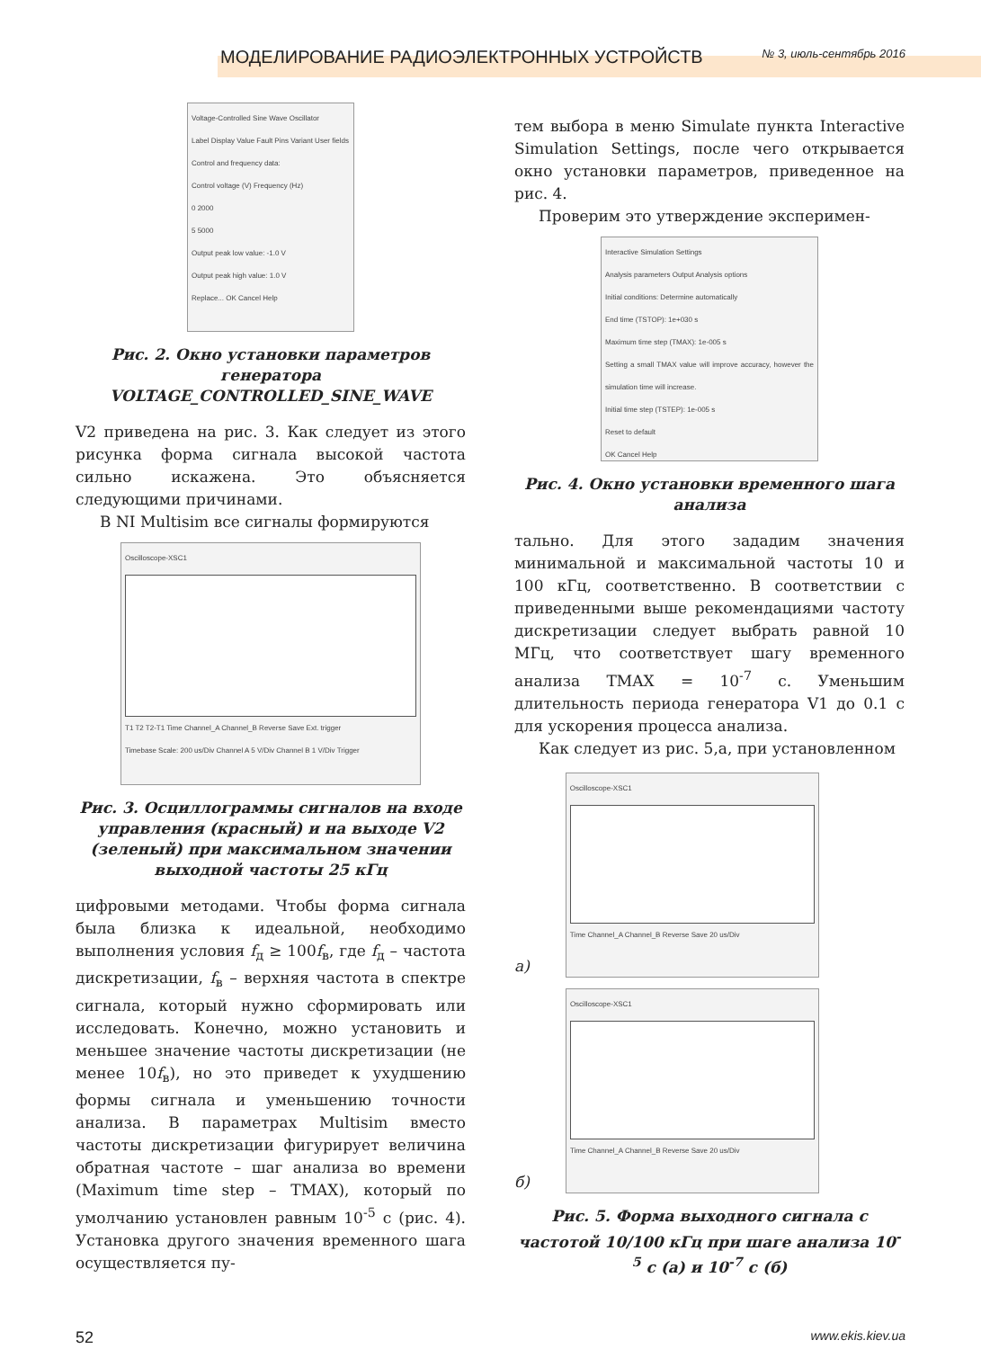МОДЕЛИРОВАНИЕ РАДИОЭЛЕКТРОННЫХ УСТРОЙСТВ № 3, июль-сентябрь 2016
Voltage-Controlled Sine Wave Oscillator
Label Display Value Fault Pins Variant User fields
Control and frequency data:
Control voltage (V) Frequency (Hz)
0 2000
5 5000
Output peak low value: -1.0 V
Output peak high value: 1.0 V
Replace... OK Cancel Help
Рис. 2. Окно установки параметров генератора VOLTAGE_CONTROLLED_SINE_WAVE
V2 приведена на рис. 3. Как следует из этого рисунка форма сигнала высокой частота сильно искажена. Это объясняется следующими причинами.
В NI Multisim все сигналы формируются
Oscilloscope-XSC1
T1 T2 T2-T1 Time Channel_A Channel_B Reverse Save Ext. trigger
Timebase Scale: 200 us/Div Channel A 5 V/Div Channel B 1 V/Div Trigger
Рис. 3. Осциллограммы сигналов на входе управления (красный) и на выходе V2 (зеленый) при максимальном значении выходной частоты 25 кГц
цифровыми методами. Чтобы форма сигнала была близка к идеальной, необходимо выполнения условия f<sub>д</sub> ≥ 100f<sub>в</sub>, где f<sub>д</sub> – частота дискретизации, f<sub>в</sub> – верхняя частота в спектре сигнала, который нужно сформировать или исследовать. Конечно, можно установить и меньшее значение частоты дискретизации (не менее 10f<sub>в</sub>), но это приведет к ухудшению формы сигнала и уменьшению точности анализа. В параметрах Multisim вместо частоты дискретизации фигурирует величина обратная частоте – шаг анализа во времени (Maximum time step – TMAX), который по умолчанию установлен равным 10<sup>-5</sup> с (рис. 4). Установка другого значения временного шага осуществляется пу-
тем выбора в меню Simulate пункта Interactive Simulation Settings, после чего открывается окно установки параметров, приведенное на рис. 4.
Проверим это утверждение эксперимен-
Interactive Simulation Settings
Analysis parameters Output Analysis options
Initial conditions: Determine automatically
End time (TSTOP): 1e+030 s
Maximum time step (TMAX): 1e-005 s
Setting a small TMAX value will improve accuracy, however the simulation time will increase.
Initial time step (TSTEP): 1e-005 s
Reset to default
OK Cancel Help
Рис. 4. Окно установки временного шага анализа
тально. Для этого зададим значения минимальной и максимальной частоты 10 и 100 кГц, соответственно. В соответствии с приведенными выше рекомендациями частоту дискретизации следует выбрать равной 10 МГц, что соответствует шагу временного анализа TMAX = 10<sup>-7</sup> с. Уменьшим длительность периода генератора V1 до 0.1 с для ускорения процесса анализа.
Как следует из рис. 5,а, при установленном
а)
Oscilloscope-XSC1
Time Channel_A Channel_B Reverse Save 20 us/Div
б)
Oscilloscope-XSC1
Time Channel_A Channel_B Reverse Save 20 us/Div
Рис. 5. Форма выходного сигнала с частотой 10/100 кГц при шаге анализа 10<sup>-5</sup> с (а) и 10<sup>-7</sup> с (б)
52 www.ekis.kiev.ua